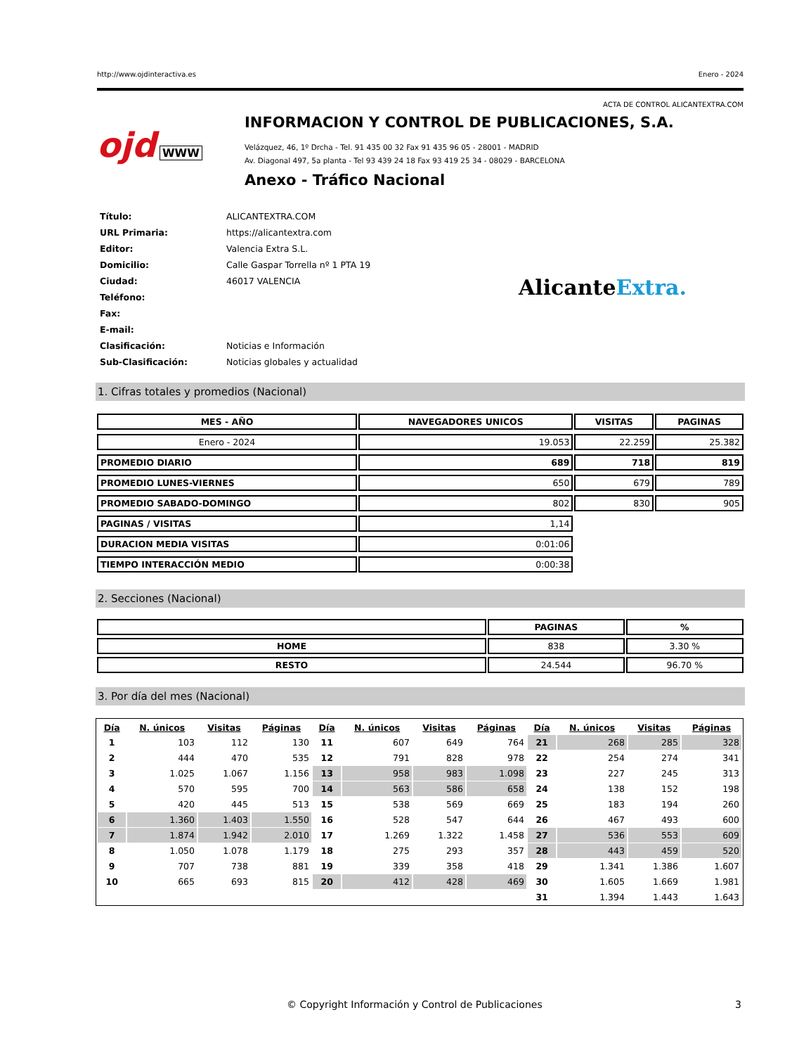http://www.ojdinteractiva.es Enero - 2024
ACTA DE CONTROL ALICANTEXTRA.COM
ojd WWW
INFORMACION Y CONTROL DE PUBLICACIONES, S.A.
Velázquez, 46, 1º Drcha - Tel. 91 435 00 32 Fax 91 435 96 05 - 28001 - MADRID
Av. Diagonal 497, 5a planta - Tel 93 439 24 18 Fax 93 419 25 34 - 08029 - BARCELONA
Anexo - Tráfico Nacional
| Título: | ALICANTEXTRA.COM |
| URL Primaria: | https://alicantextra.com |
| Editor: | Valencia Extra S.L. |
| Domicilio: | Calle Gaspar Torrella nº 1 PTA 19 |
| Ciudad: | 46017 VALENCIA |
| Teléfono: | |
| Fax: | |
| E-mail: | |
| Clasificación: | Noticias e Información |
| Sub-Clasificación: | Noticias globales y actualidad |
AlicanteExtra.
1. Cifras totales y promedios (Nacional)
| MES - AÑO | NAVEGADORES UNICOS | VISITAS | PAGINAS |
| --- | --- | --- | --- |
| Enero - 2024 | 19.053 | 22.259 | 25.382 |
| PROMEDIO DIARIO | 689 | 718 | 819 |
| PROMEDIO LUNES-VIERNES | 650 | 679 | 789 |
| PROMEDIO SABADO-DOMINGO | 802 | 830 | 905 |
| PAGINAS / VISITAS | 1,14 | | |
| DURACION MEDIA VISITAS | 0:01:06 | | |
| TIEMPO INTERACCIÓN MEDIO | 0:00:38 | | |
2. Secciones (Nacional)
| | PAGINAS | % |
| --- | --- | --- |
| HOME | 838 | 3.30 % |
| RESTO | 24.544 | 96.70 % |
3. Por día del mes (Nacional)
| Día | N. únicos | Visitas | Páginas | Día | N. únicos | Visitas | Páginas | Día | N. únicos | Visitas | Páginas |
| --- | --- | --- | --- | --- | --- | --- | --- | --- | --- | --- | --- |
| 1 | 103 | 112 | 130 | 11 | 607 | 649 | 764 | 21 | 268 | 285 | 328 |
| 2 | 444 | 470 | 535 | 12 | 791 | 828 | 978 | 22 | 254 | 274 | 341 |
| 3 | 1.025 | 1.067 | 1.156 | 13 | 958 | 983 | 1.098 | 23 | 227 | 245 | 313 |
| 4 | 570 | 595 | 700 | 14 | 563 | 586 | 658 | 24 | 138 | 152 | 198 |
| 5 | 420 | 445 | 513 | 15 | 538 | 569 | 669 | 25 | 183 | 194 | 260 |
| 6 | 1.360 | 1.403 | 1.550 | 16 | 528 | 547 | 644 | 26 | 467 | 493 | 600 |
| 7 | 1.874 | 1.942 | 2.010 | 17 | 1.269 | 1.322 | 1.458 | 27 | 536 | 553 | 609 |
| 8 | 1.050 | 1.078 | 1.179 | 18 | 275 | 293 | 357 | 28 | 443 | 459 | 520 |
| 9 | 707 | 738 | 881 | 19 | 339 | 358 | 418 | 29 | 1.341 | 1.386 | 1.607 |
| 10 | 665 | 693 | 815 | 20 | 412 | 428 | 469 | 30 | 1.605 | 1.669 | 1.981 |
| | | | | | | | | 31 | 1.394 | 1.443 | 1.643 |
© Copyright Información y Control de Publicaciones 3